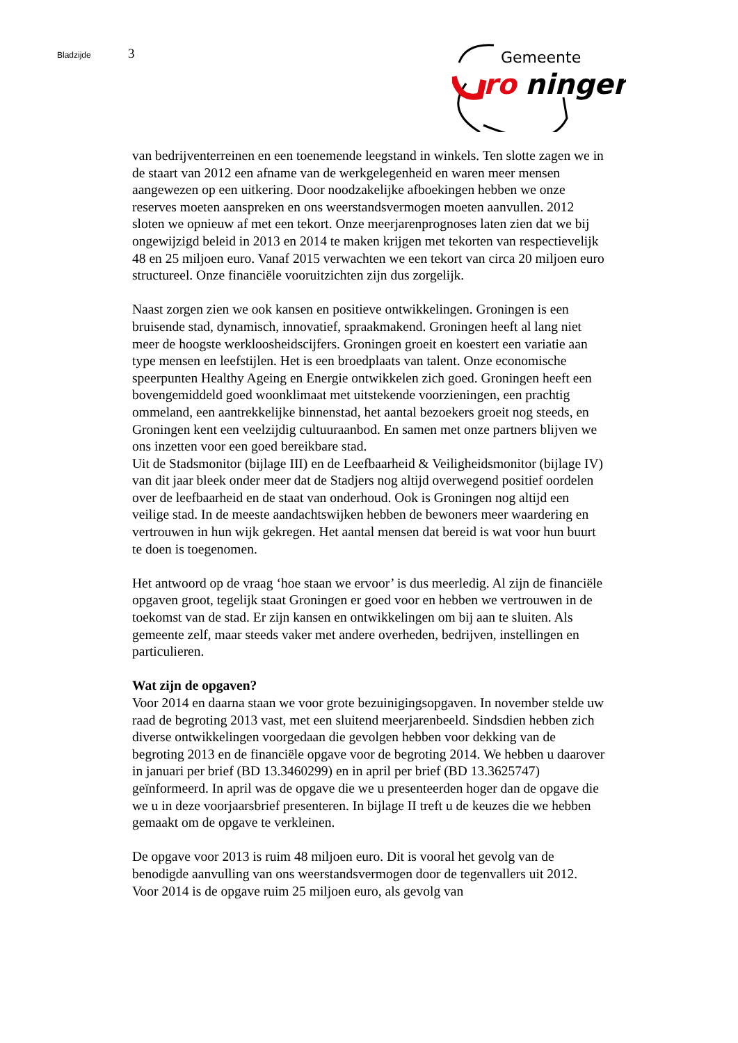Bladzijde 3
Gemeente
ro
ningen
van bedrijventerreinen en een toenemende leegstand in winkels. Ten slotte zagen we in de staart van 2012 een afname van de werkgelegenheid en waren meer mensen aangewezen op een uitkering. Door noodzakelijke afboekingen hebben we onze reserves moeten aanspreken en ons weerstandsvermogen moeten aanvullen. 2012 sloten we opnieuw af met een tekort. Onze meerjarenprognoses laten zien dat we bij ongewijzigd beleid in 2013 en 2014 te maken krijgen met tekorten van respectievelijk 48 en 25 miljoen euro. Vanaf 2015 verwachten we een tekort van circa 20 miljoen euro structureel. Onze financiële vooruitzichten zijn dus zorgelijk.
Naast zorgen zien we ook kansen en positieve ontwikkelingen. Groningen is een bruisende stad, dynamisch, innovatief, spraakmakend. Groningen heeft al lang niet meer de hoogste werkloosheidscijfers. Groningen groeit en koestert een variatie aan type mensen en leefstijlen. Het is een broedplaats van talent. Onze economische speerpunten Healthy Ageing en Energie ontwikkelen zich goed. Groningen heeft een bovengemiddeld goed woonklimaat met uitstekende voorzieningen, een prachtig ommeland, een aantrekkelijke binnenstad, het aantal bezoekers groeit nog steeds, en Groningen kent een veelzijdig cultuuraanbod. En samen met onze partners blijven we ons inzetten voor een goed bereikbare stad.
Uit de Stadsmonitor (bijlage III) en de Leefbaarheid & Veiligheidsmonitor (bijlage IV) van dit jaar bleek onder meer dat de Stadjers nog altijd overwegend positief oordelen over de leefbaarheid en de staat van onderhoud. Ook is Groningen nog altijd een veilige stad. In de meeste aandachtswijken hebben de bewoners meer waardering en vertrouwen in hun wijk gekregen. Het aantal mensen dat bereid is wat voor hun buurt te doen is toegenomen.
Het antwoord op de vraag ‘hoe staan we ervoor’ is dus meerledig. Al zijn de financiële opgaven groot, tegelijk staat Groningen er goed voor en hebben we vertrouwen in de toekomst van de stad. Er zijn kansen en ontwikkelingen om bij aan te sluiten. Als gemeente zelf, maar steeds vaker met andere overheden, bedrijven, instellingen en particulieren.
Wat zijn de opgaven?
Voor 2014 en daarna staan we voor grote bezuinigingsopgaven. In november stelde uw raad de begroting 2013 vast, met een sluitend meerjarenbeeld. Sindsdien hebben zich diverse ontwikkelingen voorgedaan die gevolgen hebben voor dekking van de begroting 2013 en de financiële opgave voor de begroting 2014. We hebben u daarover in januari per brief (BD 13.3460299) en in april per brief (BD 13.3625747) geïnformeerd. In april was de opgave die we u presenteerden hoger dan de opgave die we u in deze voorjaarsbrief presenteren. In bijlage II treft u de keuzes die we hebben gemaakt om de opgave te verkleinen.
De opgave voor 2013 is ruim 48 miljoen euro. Dit is vooral het gevolg van de benodigde aanvulling van ons weerstandsvermogen door de tegenvallers uit 2012. Voor 2014 is de opgave ruim 25 miljoen euro, als gevolg van